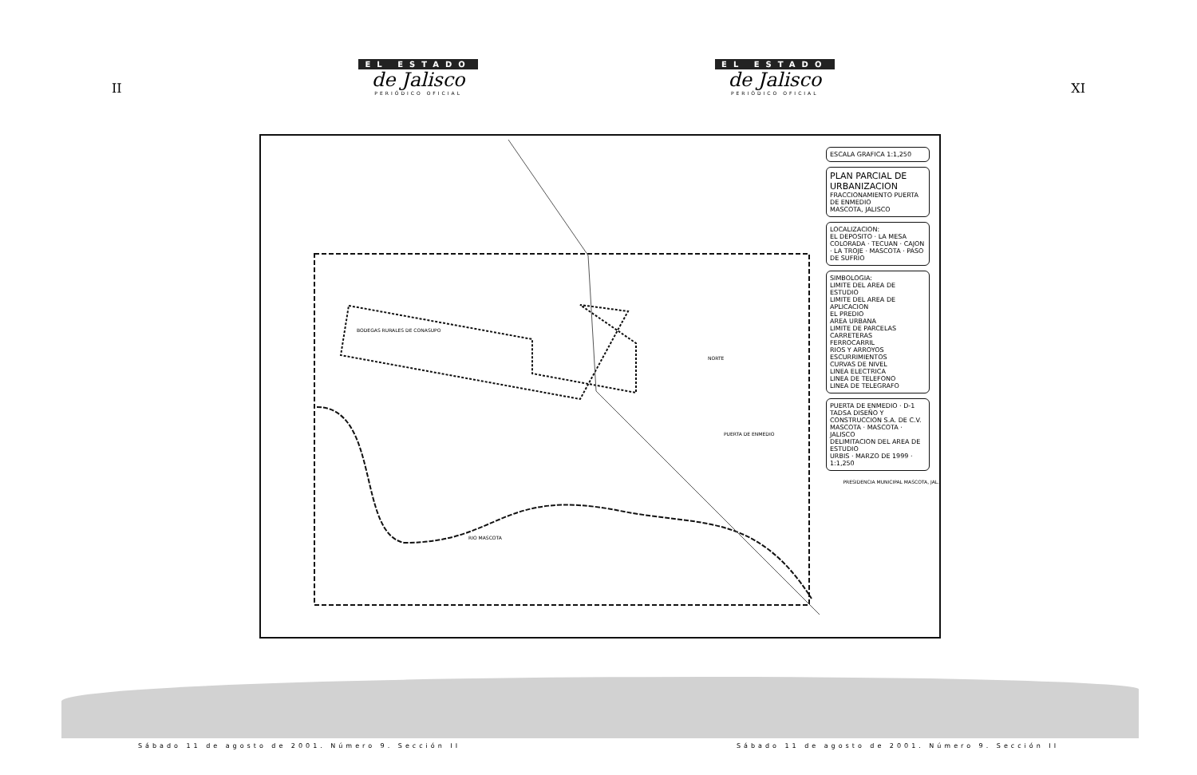II
EL ESTADO
de Jalisco
PERIÓDICO OFICIAL
EL ESTADO
de Jalisco
PERIÓDICO OFICIAL
XI
BODEGAS RURALES DE CONASUPO
PUERTA DE ENMEDIO
NORTE
RIO MASCOTA
ESCALA GRAFICA 1:1,250
PLAN PARCIAL DE URBANIZACION
FRACCIONAMIENTO PUERTA DE ENMEDIO
MASCOTA, JALISCO
LOCALIZACION:
EL DEPOSITO · LA MESA COLORADA · TECUAN · CAJON · LA TROJE · MASCOTA · PASO DE SUFRIO
SIMBOLOGIA:
LIMITE DEL AREA DE ESTUDIO
LIMITE DEL AREA DE APLICACION
EL PREDIO
AREA URBANA
LIMITE DE PARCELAS
CARRETERAS
FERROCARRIL
RIOS Y ARROYOS
ESCURRIMIENTOS
CURVAS DE NIVEL
LINEA ELECTRICA
LINEA DE TELEFONO
LINEA DE TELEGRAFO
PUERTA DE ENMEDIO · D-1
TADSA DISEÑO Y CONSTRUCCION S.A. DE C.V.
MASCOTA · MASCOTA · JALISCO
DELIMITACION DEL AREA DE ESTUDIO
URBIS · MARZO DE 1999 · 1:1,250
PRESIDENCIA MUNICIPAL MASCOTA, JAL.
Sábado 11 de agosto de 2001. Número 9. Sección II Sábado 11 de agosto de 2001. Número 9. Sección II